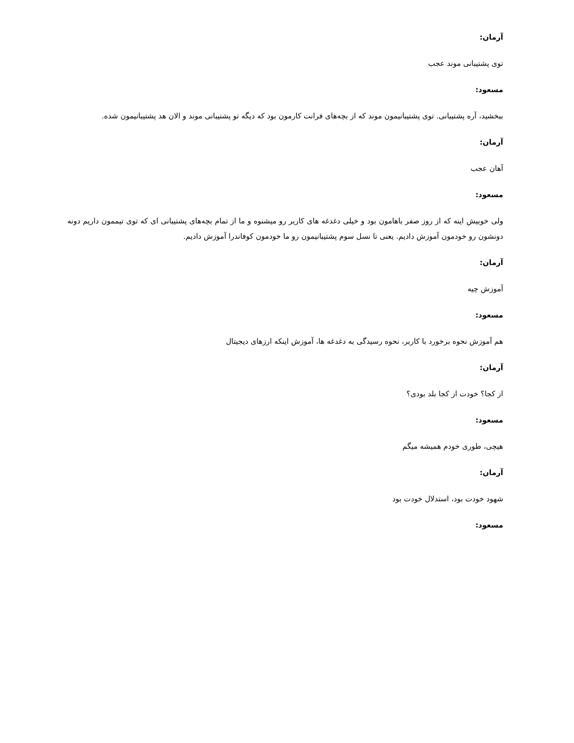آرمان:
توی پشتیبانی موند عجب
مسعود:
ببخشید، آره پشتیبانی. توی پشتیبانیمون موند که از بچه‌های فرانت کارمون بود که دیگه تو پشتیبانی موند و الان هد پشتیبانیمون شده.
آرمان:
آهان عجب
مسعود:
ولی خوبیش اینه که از روز صفر باهامون بود و خیلی دغدغه های کاربر رو میشنوه و ما از تمام بچه‌های پشتیبانی ای که توی تیممون داریم دونه دونشون رو خودمون آموزش دادیم. یعنی تا نسل سوم پشتیبانیمون رو ما خودمون کوفاندرا آموزش دادیم.
آرمان:
آموزش چیه
مسعود:
هم آموزش نحوه برخورد با کاربر، نحوه رسیدگی به دغدغه ها، آموزش اینکه ارزهای دیجیتال
آرمان:
از کجا؟ خودت از کجا بلد بودی؟
مسعود:
هیچی، طوری خودم همیشه میگم
آرمان:
شهود خودت بود، استدلال خودت بود
مسعود: